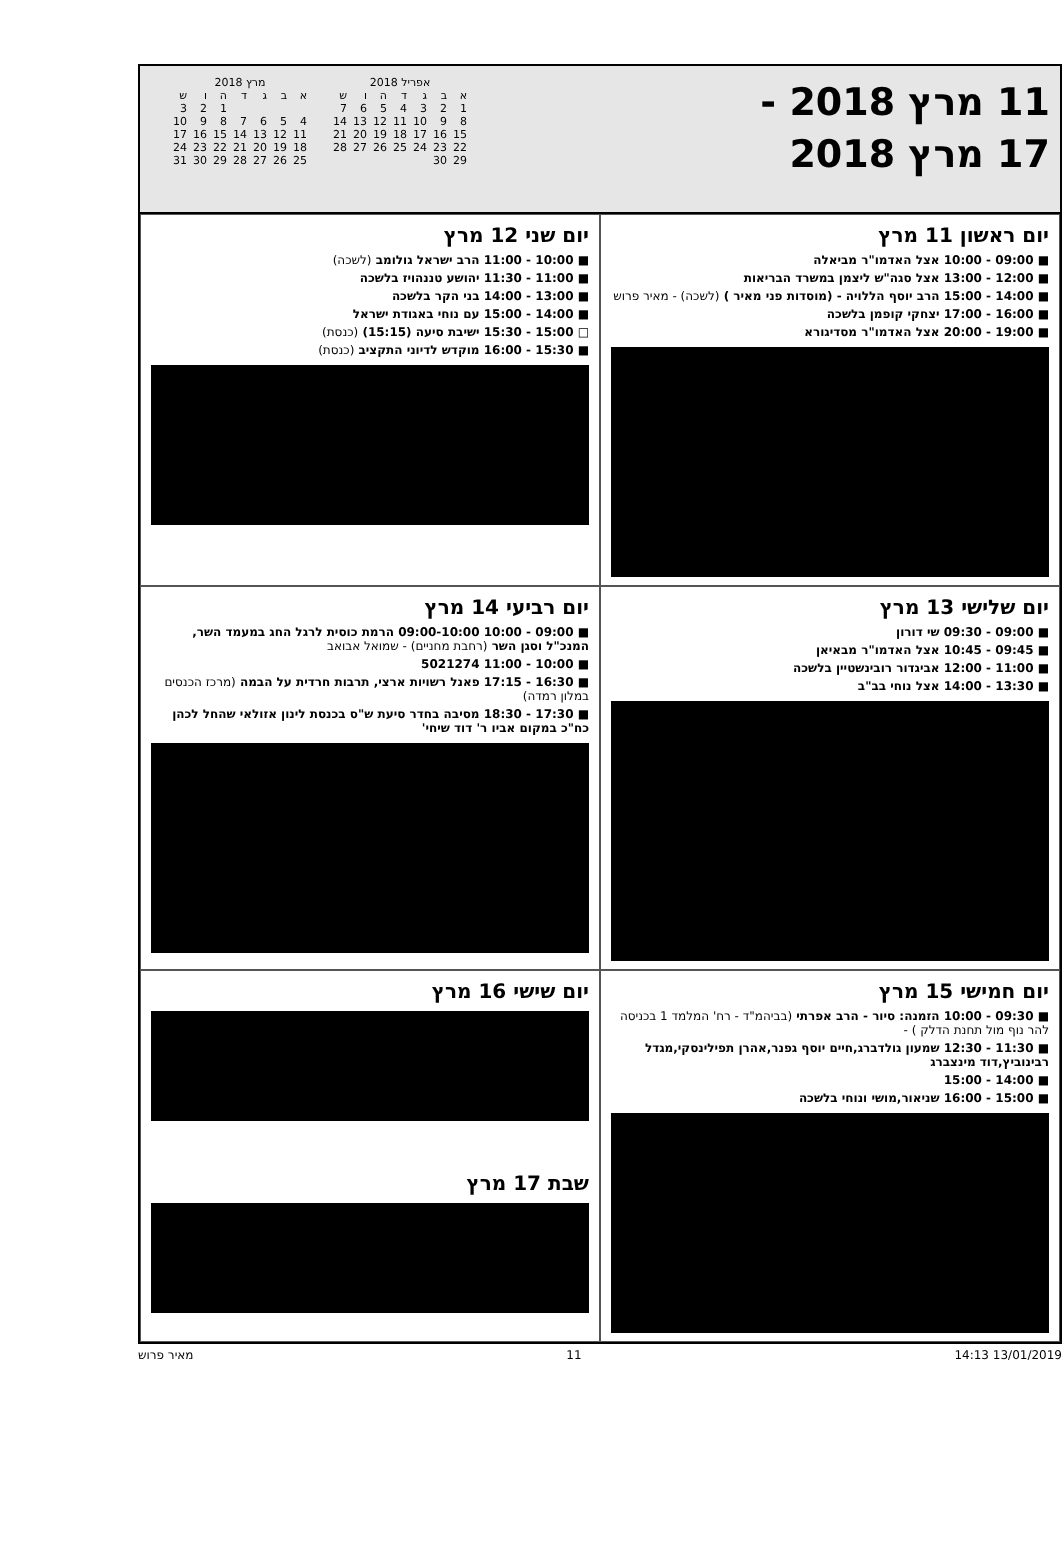11 מרץ 2018 -
17 מרץ 2018
אפריל 2018
| ש | ו | ה | ד | ג | ב | א |
| --- | --- | --- | --- | --- | --- | --- |
| 7 | 6 | 5 | 4 | 3 | 2 | 1 |
| 14 | 13 | 12 | 11 | 10 | 9 | 8 |
| 21 | 20 | 19 | 18 | 17 | 16 | 15 |
| 28 | 27 | 26 | 25 | 24 | 23 | 22 |
| | | | | | 30 | 29 |
מרץ 2018
| ש | ו | ה | ד | ג | ב | א |
| --- | --- | --- | --- | --- | --- | --- |
| 3 | 2 | 1 | | | | |
| 10 | 9 | 8 | 7 | 6 | 5 | 4 |
| 17 | 16 | 15 | 14 | 13 | 12 | 11 |
| 24 | 23 | 22 | 21 | 20 | 19 | 18 |
| 31 | 30 | 29 | 28 | 27 | 26 | 25 |
יום ראשון 11 מרץ
■ 09:00 - 10:00 אצל האדמו"ר מביאלה
■ 12:00 - 13:00 אצל סגה"ש ליצמן במשרד הבריאות
■ 14:00 - 15:00 הרב יוסף הללויה - (מוסדות פני מאיר ) (לשכה) - מאיר פרוש
■ 16:00 - 17:00 יצחקי קופמן בלשכה
■ 19:00 - 20:00 אצל האדמו"ר מסדיגורא
יום שני 12 מרץ
■ 10:00 - 11:00 הרב ישראל גולומב (לשכה)
■ 11:00 - 11:30 יהושע טננהויז בלשכה
■ 13:00 - 14:00 בני הקר בלשכה
■ 14:00 - 15:00 עם נוחי באגודת ישראל
□ 15:00 - 15:30 ישיבת סיעה (15:15) (כנסת)
■ 15:30 - 16:00 מוקדש לדיוני התקציב (כנסת)
יום שלישי 13 מרץ
■ 09:00 - 09:30 שי דורון
■ 09:45 - 10:45 אצל האדמו"ר מבאיאן
■ 11:00 - 12:00 אביגדור רובינשטיין בלשכה
■ 13:30 - 14:00 אצל נוחי בב"ב
יום רביעי 14 מרץ
■ 09:00 - 10:00 09:00-10:00 הרמת כוסית לרגל החג במעמד השר, המנכ"ל וסגן השר (רחבת מחניים) - שמואל אבואב
■ 10:00 - 11:00 5021274
■ 16:30 - 17:15 פאנל רשויות ארצי, תרבות חרדית על הבמה (מרכז הכנסים במלון רמדה)
■ 17:30 - 18:30 מסיבה בחדר סיעת ש"ס בכנסת לינון אזולאי שהחל לכהן כח"כ במקום אביו ר' דוד שיחי'
יום חמישי 15 מרץ
■ 09:30 - 10:00 הזמנה: סיור - הרב אפרתי (בביהמ"ד - רח' המלמד 1 בכניסה להר נוף מול תחנת הדלק ) -
■ 11:30 - 12:30 שמעון גולדברג,חיים יוסף גפנר,אהרן תפילינסקי,מגדל רבינוביץ,דוד מינצברג
■ 14:00 - 15:00
■ 15:00 - 16:00 שניאור,מושי ונוחי בלשכה
יום שישי 16 מרץ
שבת 17 מרץ
13/01/2019 14:13 11 מאיר פרוש